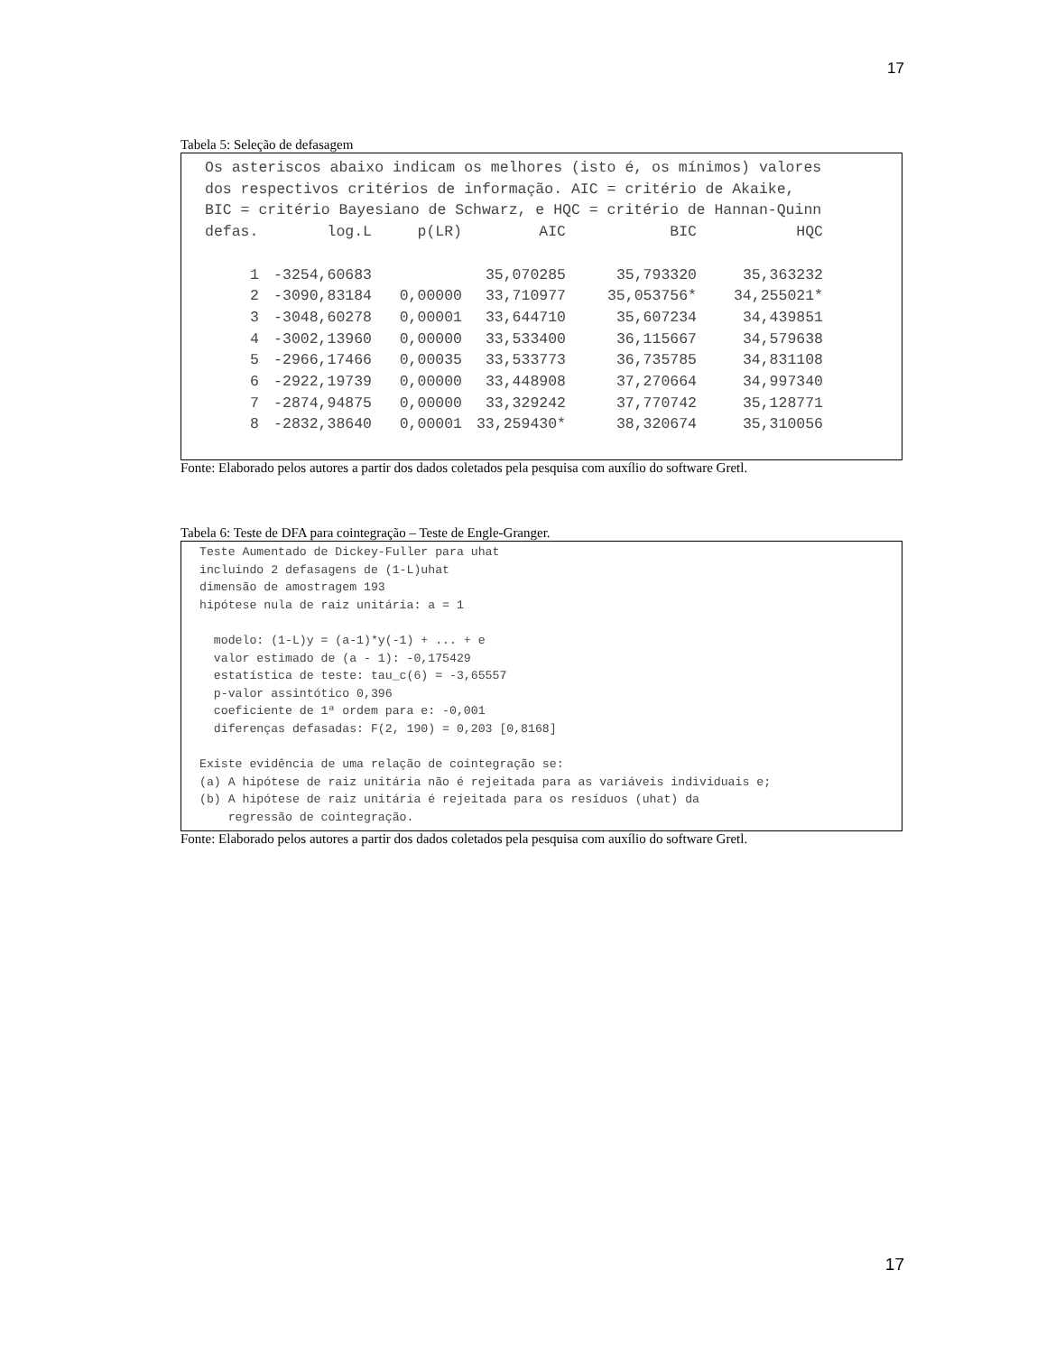17
Tabela 5: Seleção de defasagem
Os asteriscos abaixo indicam os melhores (isto é, os mínimos) valores dos respectivos critérios de informação. AIC = critério de Akaike, BIC = critério Bayesiano de Schwarz, e HQC = critério de Hannan-Quinn
| defas. | log.L | p(LR) | AIC | BIC | HQC |
| --- | --- | --- | --- | --- | --- |
| 1 | -3254,60683 | | 35,070285 | 35,793320 | 35,363232 |
| 2 | -3090,83184 | 0,00000 | 33,710977 | 35,053756* | 34,255021* |
| 3 | -3048,60278 | 0,00001 | 33,644710 | 35,607234 | 34,439851 |
| 4 | -3002,13960 | 0,00000 | 33,533400 | 36,115667 | 34,579638 |
| 5 | -2966,17466 | 0,00035 | 33,533773 | 36,735785 | 34,831108 |
| 6 | -2922,19739 | 0,00000 | 33,448908 | 37,270664 | 34,997340 |
| 7 | -2874,94875 | 0,00000 | 33,329242 | 37,770742 | 35,128771 |
| 8 | -2832,38640 | 0,00001 | 33,259430* | 38,320674 | 35,310056 |
Fonte: Elaborado pelos autores a partir dos dados coletados pela pesquisa com auxílio do software Gretl.
Tabela 6: Teste de DFA para cointegração – Teste de Engle-Granger.
Teste Aumentado de Dickey-Fuller para uhat incluindo 2 defasagens de (1-L)uhat dimensão de amostragem 193 hipótese nula de raiz unitária: a = 1 modelo: (1-L)y = (a-1)*y(-1) + ... + e valor estimado de (a - 1): -0,175429 estatística de teste: tau_c(6) = -3,65557 p-valor assintótico 0,396 coeficiente de 1ª ordem para e: -0,001 diferenças defasadas: F(2, 190) = 0,203 [0,8168] Existe evidência de uma relação de cointegração se: (a) A hipótese de raiz unitária não é rejeitada para as variáveis individuais e; (b) A hipótese de raiz unitária é rejeitada para os resíduos (uhat) da regressão de cointegração.
Fonte: Elaborado pelos autores a partir dos dados coletados pela pesquisa com auxílio do software Gretl.
17